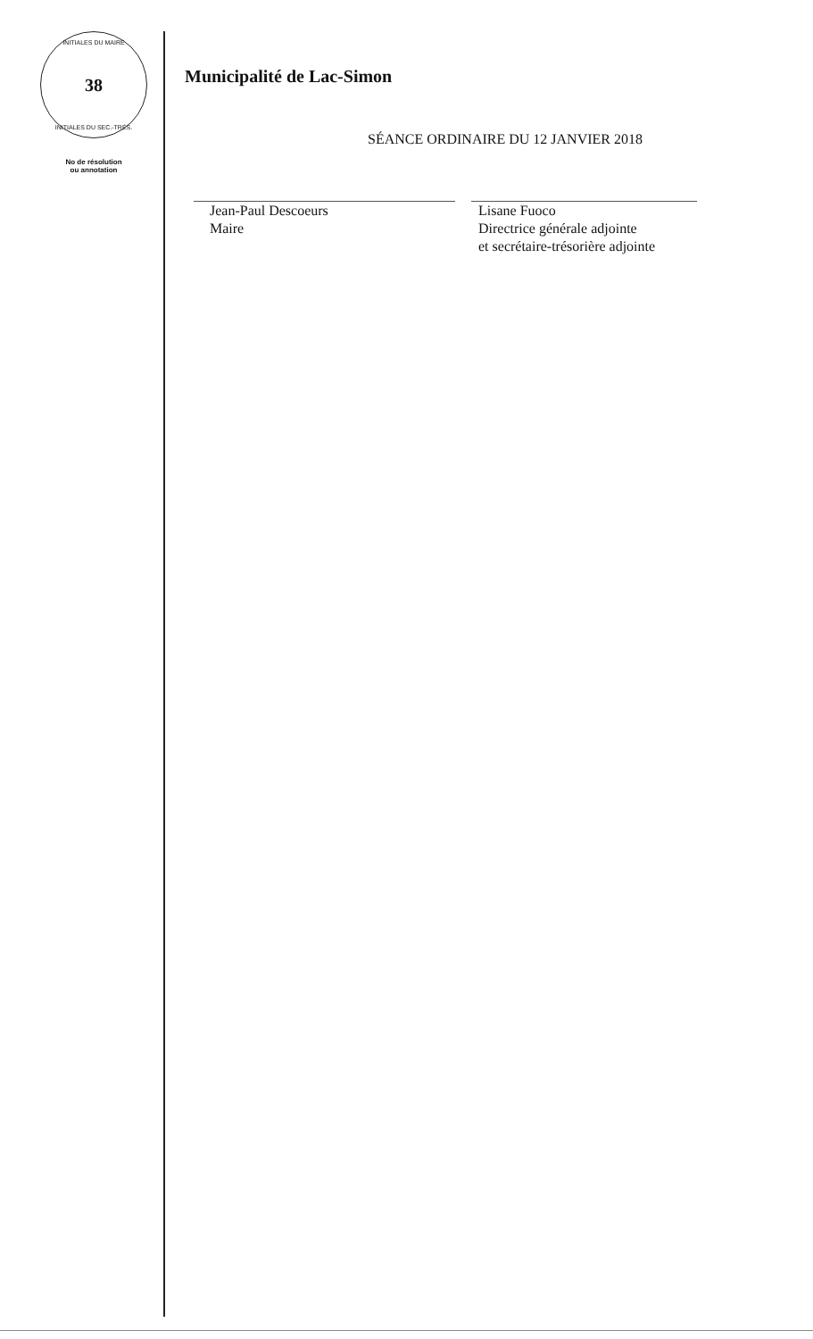INITIALES DU MAIRE
38
INITIALES DU SEC.-TRÉS.
No de résolution
ou annotation
Municipalité de Lac-Simon
SÉANCE ORDINAIRE DU 12 JANVIER 2018
Jean-Paul Descoeurs
Maire
Lisane Fuoco
Directrice générale adjointe
et secrétaire-trésorière adjointe